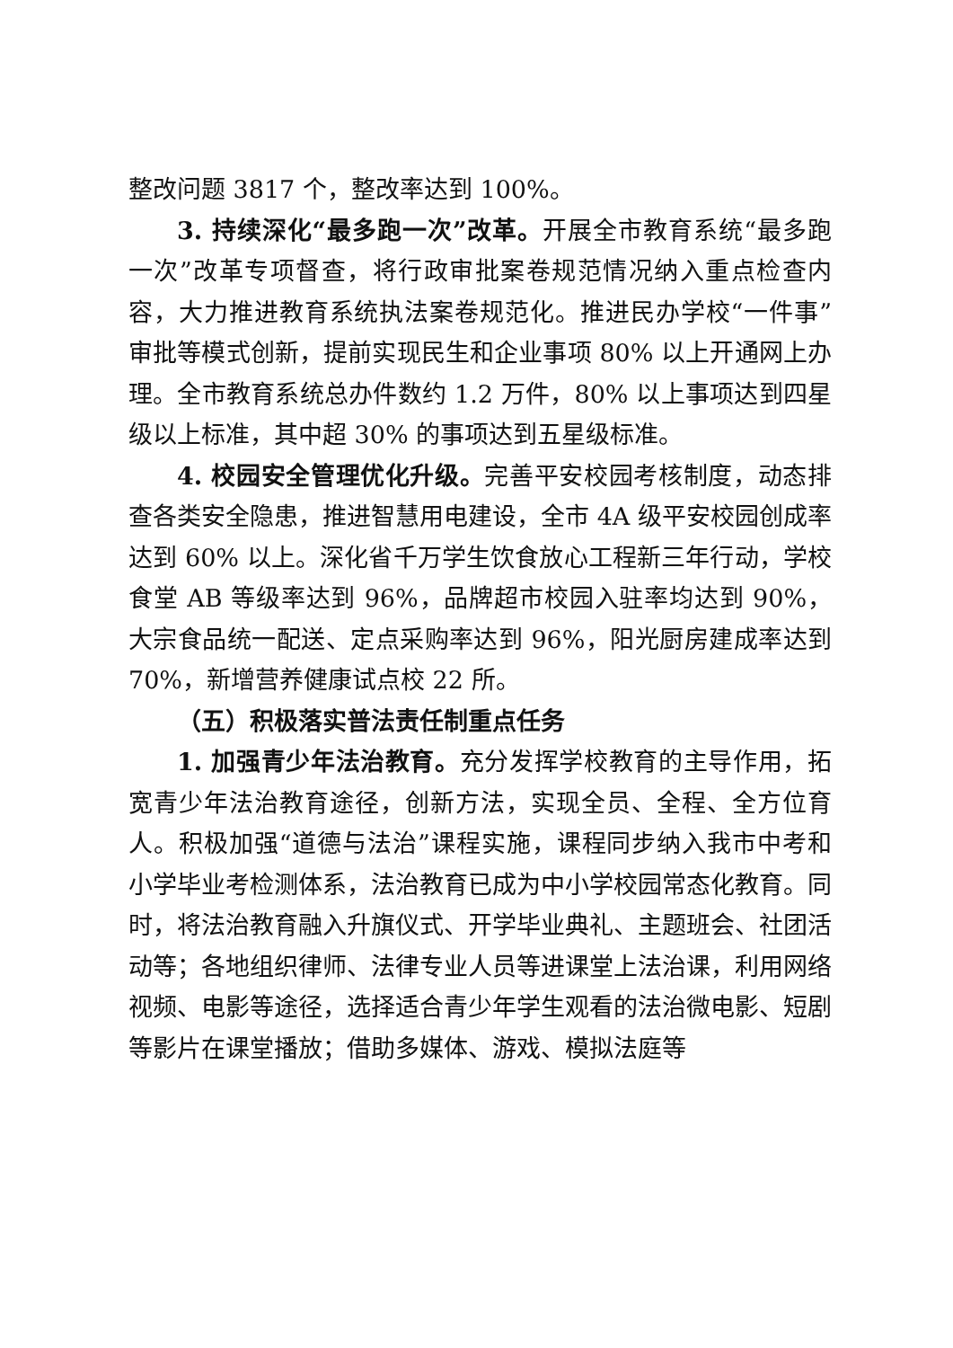整改问题 3817 个，整改率达到 100%。
3. 持续深化“最多跑一次”改革。开展全市教育系统“最多跑一次”改革专项督查，将行政审批案卷规范情况纳入重点检查内容，大力推进教育系统执法案卷规范化。推进民办学校“一件事”审批等模式创新，提前实现民生和企业事项 80% 以上开通网上办理。全市教育系统总办件数约 1.2 万件，80% 以上事项达到四星级以上标准，其中超 30% 的事项达到五星级标准。
4. 校园安全管理优化升级。完善平安校园考核制度，动态排查各类安全隐患，推进智慧用电建设，全市 4A 级平安校园创成率达到 60% 以上。深化省千万学生饮食放心工程新三年行动，学校食堂 AB 等级率达到 96%，品牌超市校园入驻率均达到 90%，大宗食品统一配送、定点采购率达到 96%，阳光厨房建成率达到 70%，新增营养健康试点校 22 所。
（五）积极落实普法责任制重点任务
1. 加强青少年法治教育。充分发挥学校教育的主导作用，拓宽青少年法治教育途径，创新方法，实现全员、全程、全方位育人。积极加强“道德与法治”课程实施，课程同步纳入我市中考和小学毕业考检测体系，法治教育已成为中小学校园常态化教育。同时，将法治教育融入升旗仪式、开学毕业典礼、主题班会、社团活动等；各地组织律师、法律专业人员等进课堂上法治课，利用网络视频、电影等途径，选择适合青少年学生观看的法治微电影、短剧等影片在课堂播放；借助多媒体、游戏、模拟法庭等